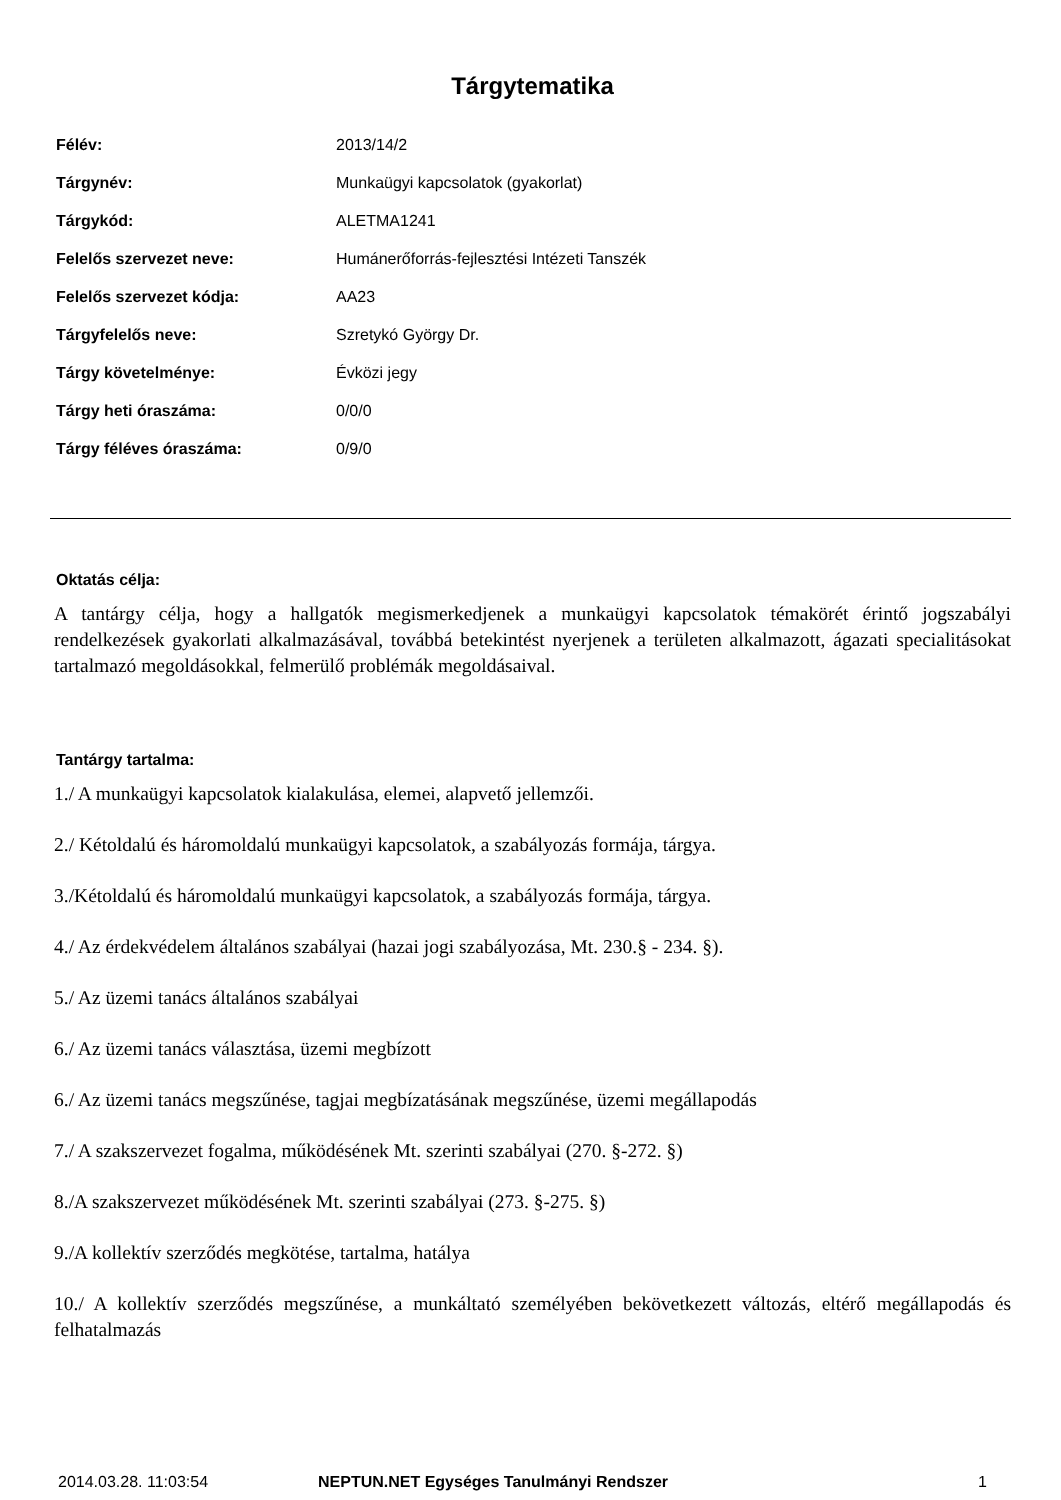Tárgytematika
| Félév: | 2013/14/2 |
| Tárgynév: | Munkaügyi kapcsolatok (gyakorlat) |
| Tárgykód: | ALETMA1241 |
| Felelős szervezet neve: | Humánerőforrás-fejlesztési Intézeti Tanszék |
| Felelős szervezet kódja: | AA23 |
| Tárgyfelelős neve: | Szretykó György Dr. |
| Tárgy követelménye: | Évközi jegy |
| Tárgy heti óraszáma: | 0/0/0 |
| Tárgy féléves óraszáma: | 0/9/0 |
Oktatás célja:
A tantárgy célja, hogy a hallgatók megismerkedjenek a munkaügyi kapcsolatok témakörét érintő jogszabályi rendelkezések gyakorlati alkalmazásával, továbbá betekintést nyerjenek a területen alkalmazott, ágazati specialitásokat tartalmazó megoldásokkal, felmerülő problémák megoldásaival.
Tantárgy tartalma:
1./ A munkaügyi kapcsolatok kialakulása, elemei, alapvető jellemzői.
2./ Kétoldalú és háromoldalú munkaügyi kapcsolatok, a szabályozás formája, tárgya.
3./Kétoldalú és háromoldalú munkaügyi kapcsolatok, a szabályozás formája, tárgya.
4./ Az érdekvédelem általános szabályai (hazai jogi szabályozása, Mt. 230.§ - 234. §).
5./ Az üzemi tanács általános szabályai
6./ Az üzemi tanács választása, üzemi megbízott
6./ Az üzemi tanács megszűnése, tagjai megbízatásának megszűnése, üzemi megállapodás
7./ A szakszervezet fogalma, működésének Mt. szerinti szabályai (270. §-272. §)
8./A szakszervezet működésének Mt. szerinti szabályai (273. §-275. §)
9./A kollektív szerződés megkötése, tartalma, hatálya
10./ A kollektív szerződés megszűnése, a munkáltató személyében bekövetkezett változás, eltérő megállapodás és felhatalmazás
2014.03.28. 11:03:54 NEPTUN.NET Egységes Tanulmányi Rendszer 1